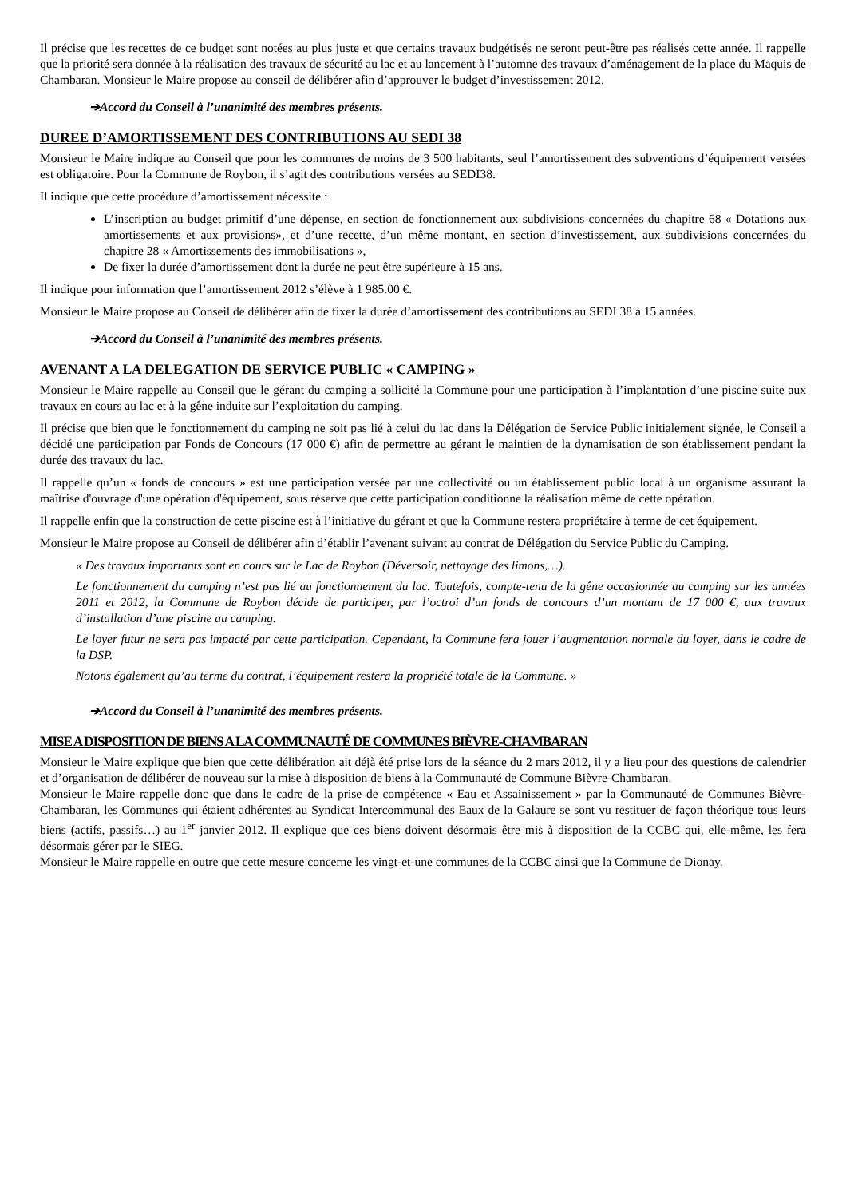Il précise que les recettes de ce budget sont notées au plus juste et que certains travaux budgétisés ne seront peut-être pas réalisés cette année. Il rappelle que la priorité sera donnée à la réalisation des travaux de sécurité au lac et au lancement à l’automne des travaux d’aménagement de la place du Maquis de Chambaran. Monsieur le Maire propose au conseil de délibérer afin d’approuver le budget d’investissement 2012.
➔Accord du Conseil à l’unanimité des membres présents.
DUREE D’AMORTISSEMENT DES CONTRIBUTIONS AU SEDI 38
Monsieur le Maire indique au Conseil que pour les communes de moins de 3 500 habitants, seul l’amortissement des subventions d’équipement versées est obligatoire. Pour la Commune de Roybon, il s’agit des contributions versées au SEDI38.
Il indique que cette procédure d’amortissement nécessite :
L’inscription au budget primitif d’une dépense, en section de fonctionnement aux subdivisions concernées du chapitre 68 « Dotations aux amortissements et aux provisions», et d’une recette, d’un même montant, en section d’investissement, aux subdivisions concernées du chapitre 28 « Amortissements des immobilisations »,
De fixer la durée d’amortissement dont la durée ne peut être supérieure à 15 ans.
Il indique pour information que l’amortissement 2012 s’élève à 1 985.00 €.
Monsieur le Maire propose au Conseil de délibérer afin de fixer la durée d’amortissement des contributions au SEDI 38 à 15 années.
➔Accord du Conseil à l’unanimité des membres présents.
AVENANT A LA DELEGATION DE SERVICE PUBLIC « CAMPING »
Monsieur le Maire rappelle au Conseil que le gérant du camping a sollicité la Commune pour une participation à l’implantation d’une piscine suite aux travaux en cours au lac et à la gêne induite sur l’exploitation du camping.
Il précise que bien que le fonctionnement du camping ne soit pas lié à celui du lac dans la Délégation de Service Public initialement signée, le Conseil a décidé une participation par Fonds de Concours (17 000 €) afin de permettre au gérant le maintien de la dynamisation de son établissement pendant la durée des travaux du lac.
Il rappelle qu’un « fonds de concours » est une participation versée par une collectivité ou un établissement public local à un organisme assurant la maîtrise d'ouvrage d'une opération d'équipement, sous réserve que cette participation conditionne la réalisation même de cette opération.
Il rappelle enfin que la construction de cette piscine est à l’initiative du gérant et que la Commune restera propriétaire à terme de cet équipement.
Monsieur le Maire propose au Conseil de délibérer afin d’établir l’avenant suivant au contrat de Délégation du Service Public du Camping.
« Des travaux importants sont en cours sur le Lac de Roybon (Déversoir, nettoyage des limons,…).
Le fonctionnement du camping n’est pas lié au fonctionnement du lac. Toutefois, compte-tenu de la gêne occasionnée au camping sur les années 2011 et 2012, la Commune de Roybon décide de participer, par l’octroi d’un fonds de concours d’un montant de 17 000 €, aux travaux d’installation d’une piscine au camping.
Le loyer futur ne sera pas impacté par cette participation. Cependant, la Commune fera jouer l’augmentation normale du loyer, dans le cadre de la DSP.
Notons également qu’au terme du contrat, l’équipement restera la propriété totale de la Commune. »
➔Accord du Conseil à l’unanimité des membres présents.
MISE A DISPOSITION DE BIENS A LA COMMUNAUTÉ DE COMMUNES BIÈVRE-CHAMBARAN
Monsieur le Maire explique que bien que cette délibération ait déjà été prise lors de la séance du 2 mars 2012, il y a lieu pour des questions de calendrier et d’organisation de délibérer de nouveau sur la mise à disposition de biens à la Communauté de Commune Bièvre-Chambaran.
Monsieur le Maire rappelle donc que dans le cadre de la prise de compétence « Eau et Assainissement » par la Communauté de Communes Bièvre-Chambaran, les Communes qui étaient adhérentes au Syndicat Intercommunal des Eaux de la Galaure se sont vu restituer de façon théorique tous leurs biens (actifs, passifs…) au 1<sup>er</sup> janvier 2012. Il explique que ces biens doivent désormais être mis à disposition de la CCBC qui, elle-même, les fera désormais gérer par le SIEG.
Monsieur le Maire rappelle en outre que cette mesure concerne les vingt-et-une communes de la CCBC ainsi que la Commune de Dionay.